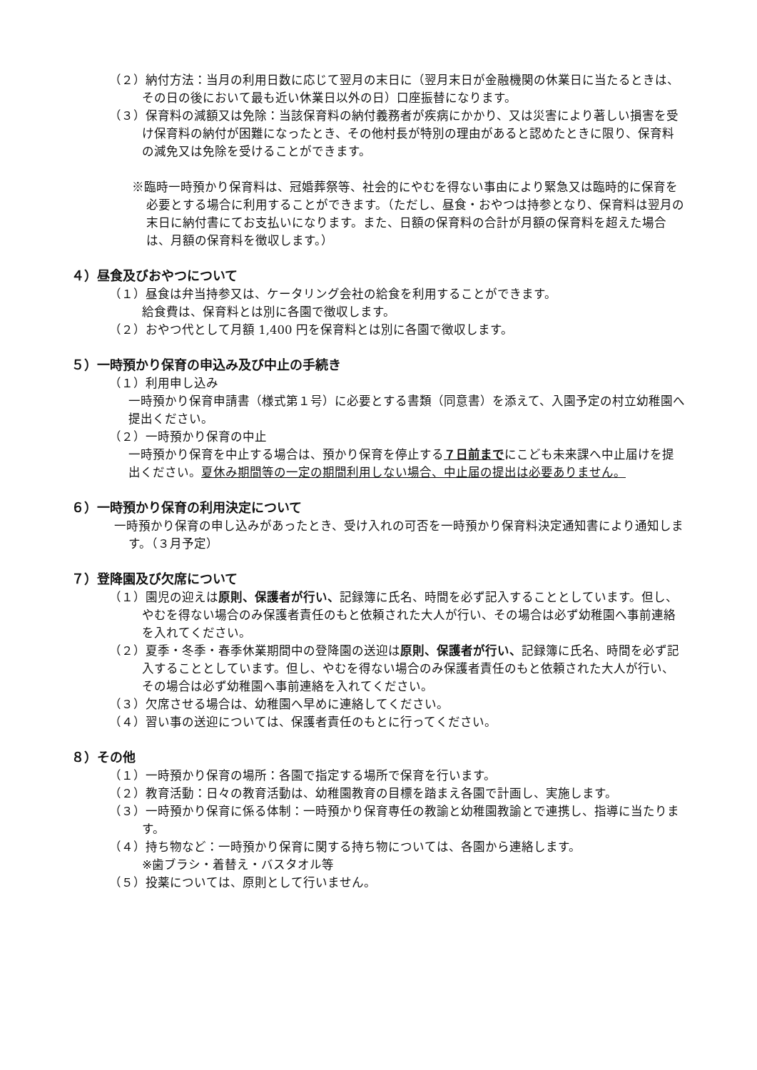（２）納付方法：当月の利用日数に応じて翌月の末日に（翌月末日が金融機関の休業日に当たるときは、その日の後において最も近い休業日以外の日）口座振替になります。
（３）保育料の減額又は免除：当該保育料の納付義務者が疾病にかかり、又は災害により著しい損害を受け保育料の納付が困難になったとき、その他村長が特別の理由があると認めたときに限り、保育料の減免又は免除を受けることができます。
※臨時一時預かり保育料は、冠婚葬祭等、社会的にやむを得ない事由により緊急又は臨時的に保育を必要とする場合に利用することができます。（ただし、昼食・おやつは持参となり、保育料は翌月の末日に納付書にてお支払いになります。また、日額の保育料の合計が月額の保育料を超えた場合は、月額の保育料を徴収します。）
４）昼食及びおやつについて
（１）昼食は弁当持参又は、ケータリング会社の給食を利用することができます。
給食費は、保育料とは別に各園で徴収します。
（２）おやつ代として月額 1,400 円を保育料とは別に各園で徴収します。
５）一時預かり保育の申込み及び中止の手続き
（１）利用申し込み
一時預かり保育申請書（様式第１号）に必要とする書類（同意書）を添えて、入園予定の村立幼稚園へ提出ください。
（２）一時預かり保育の中止
一時預かり保育を中止する場合は、預かり保育を停止する７日前までにこども未来課へ中止届けを提出ください。夏休み期間等の一定の期間利用しない場合、中止届の提出は必要ありません。
６）一時預かり保育の利用決定について
一時預かり保育の申し込みがあったとき、受け入れの可否を一時預かり保育料決定通知書により通知します。（３月予定）
７）登降園及び欠席について
（１）園児の迎えは原則、保護者が行い、記録簿に氏名、時間を必ず記入することとしています。但し、やむを得ない場合のみ保護者責任のもと依頼された大人が行い、その場合は必ず幼稚園へ事前連絡を入れてください。
（２）夏季・冬季・春季休業期間中の登降園の送迎は原則、保護者が行い、記録簿に氏名、時間を必ず記入することとしています。但し、やむを得ない場合のみ保護者責任のもと依頼された大人が行い、その場合は必ず幼稚園へ事前連絡を入れてください。
（３）欠席させる場合は、幼稚園へ早めに連絡してください。
（４）習い事の送迎については、保護者責任のもとに行ってください。
８）その他
（１）一時預かり保育の場所：各園で指定する場所で保育を行います。
（２）教育活動：日々の教育活動は、幼稚園教育の目標を踏まえ各園で計画し、実施します。
（３）一時預かり保育に係る体制：一時預かり保育専任の教諭と幼稚園教諭とで連携し、指導に当たります。
（４）持ち物など：一時預かり保育に関する持ち物については、各園から連絡します。
※歯ブラシ・着替え・バスタオル等
（５）投薬については、原則として行いません。